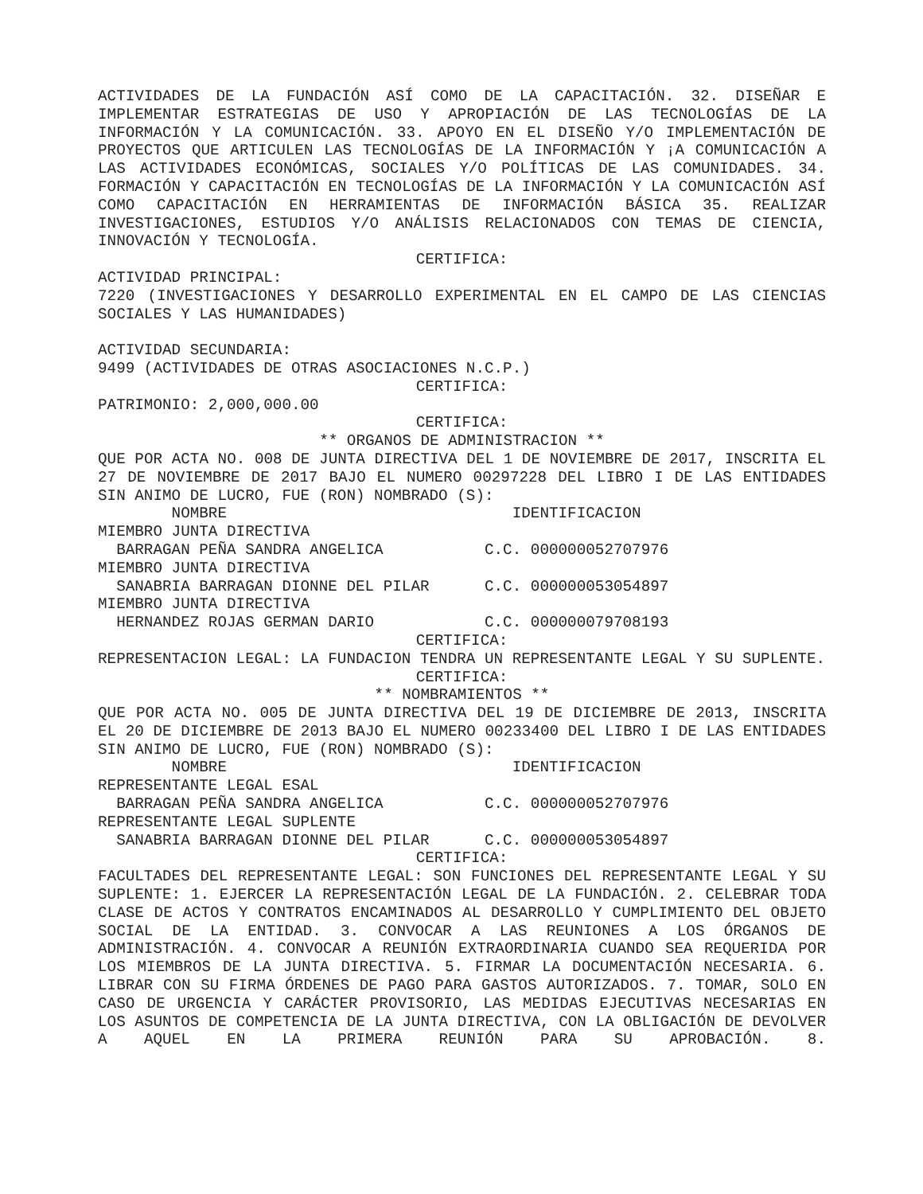ACTIVIDADES DE LA FUNDACIÓN ASÍ COMO DE LA CAPACITACIÓN. 32. DISEÑAR E IMPLEMENTAR ESTRATEGIAS DE USO Y APROPIACIÓN DE LAS TECNOLOGÍAS DE LA INFORMACIÓN Y LA COMUNICACIÓN. 33. APOYO EN EL DISEÑO Y/O IMPLEMENTACIÓN DE PROYECTOS QUE ARTICULEN LAS TECNOLOGÍAS DE LA INFORMACIÓN Y ¡A COMUNICACIÓN A LAS ACTIVIDADES ECONÓMICAS, SOCIALES Y/O POLÍTICAS DE LAS COMUNIDADES. 34. FORMACIÓN Y CAPACITACIÓN EN TECNOLOGÍAS DE LA INFORMACIÓN Y LA COMUNICACIÓN ASÍ COMO CAPACITACIÓN EN HERRAMIENTAS DE INFORMACIÓN BÁSICA 35. REALIZAR INVESTIGACIONES, ESTUDIOS Y/O ANÁLISIS RELACIONADOS CON TEMAS DE CIENCIA, INNOVACIÓN Y TECNOLOGÍA.
CERTIFICA:
ACTIVIDAD PRINCIPAL:
7220 (INVESTIGACIONES Y DESARROLLO EXPERIMENTAL EN EL CAMPO DE LAS CIENCIAS SOCIALES Y LAS HUMANIDADES)
ACTIVIDAD SECUNDARIA:
9499 (ACTIVIDADES DE OTRAS ASOCIACIONES N.C.P.)
CERTIFICA:
PATRIMONIO: 2,000,000.00
CERTIFICA:
** ORGANOS DE ADMINISTRACION **
QUE POR ACTA NO. 008 DE JUNTA DIRECTIVA DEL 1 DE NOVIEMBRE DE 2017, INSCRITA EL 27 DE NOVIEMBRE DE 2017 BAJO EL NUMERO 00297228 DEL LIBRO I DE LAS ENTIDADES SIN ANIMO DE LUCRO, FUE (RON) NOMBRADO (S):
        NOMBRE                               IDENTIFICACION
MIEMBRO JUNTA DIRECTIVA
  BARRAGAN PEÑA SANDRA ANGELICA           C.C. 000000052707976
MIEMBRO JUNTA DIRECTIVA
  SANABRIA BARRAGAN DIONNE DEL PILAR      C.C. 000000053054897
MIEMBRO JUNTA DIRECTIVA
  HERNANDEZ ROJAS GERMAN DARIO            C.C. 000000079708193
CERTIFICA:
REPRESENTACION LEGAL: LA FUNDACION TENDRA UN REPRESENTANTE LEGAL Y SU SUPLENTE.
CERTIFICA:
** NOMBRAMIENTOS **
QUE POR ACTA NO. 005 DE JUNTA DIRECTIVA DEL 19 DE DICIEMBRE DE 2013, INSCRITA EL 20 DE DICIEMBRE DE 2013 BAJO EL NUMERO 00233400 DEL LIBRO I DE LAS ENTIDADES SIN ANIMO DE LUCRO, FUE (RON) NOMBRADO (S):
        NOMBRE                               IDENTIFICACION
REPRESENTANTE LEGAL ESAL
  BARRAGAN PEÑA SANDRA ANGELICA           C.C. 000000052707976
REPRESENTANTE LEGAL SUPLENTE
  SANABRIA BARRAGAN DIONNE DEL PILAR      C.C. 000000053054897
CERTIFICA:
FACULTADES DEL REPRESENTANTE LEGAL: SON FUNCIONES DEL REPRESENTANTE LEGAL Y SU SUPLENTE: 1. EJERCER LA REPRESENTACIÓN LEGAL DE LA FUNDACIÓN. 2. CELEBRAR TODA CLASE DE ACTOS Y CONTRATOS ENCAMINADOS AL DESARROLLO Y CUMPLIMIENTO DEL OBJETO SOCIAL DE LA ENTIDAD. 3. CONVOCAR A LAS REUNIONES A LOS ÓRGANOS DE ADMINISTRACIÓN. 4. CONVOCAR A REUNIÓN EXTRAORDINARIA CUANDO SEA REQUERIDA POR LOS MIEMBROS DE LA JUNTA DIRECTIVA. 5. FIRMAR LA DOCUMENTACIÓN NECESARIA. 6. LIBRAR CON SU FIRMA ÓRDENES DE PAGO PARA GASTOS AUTORIZADOS. 7. TOMAR, SOLO EN CASO DE URGENCIA Y CARÁCTER PROVISORIO, LAS MEDIDAS EJECUTIVAS NECESARIAS EN LOS ASUNTOS DE COMPETENCIA DE LA JUNTA DIRECTIVA, CON LA OBLIGACIÓN DE DEVOLVER A AQUEL EN LA PRIMERA REUNIÓN PARA SU APROBACIÓN. 8.